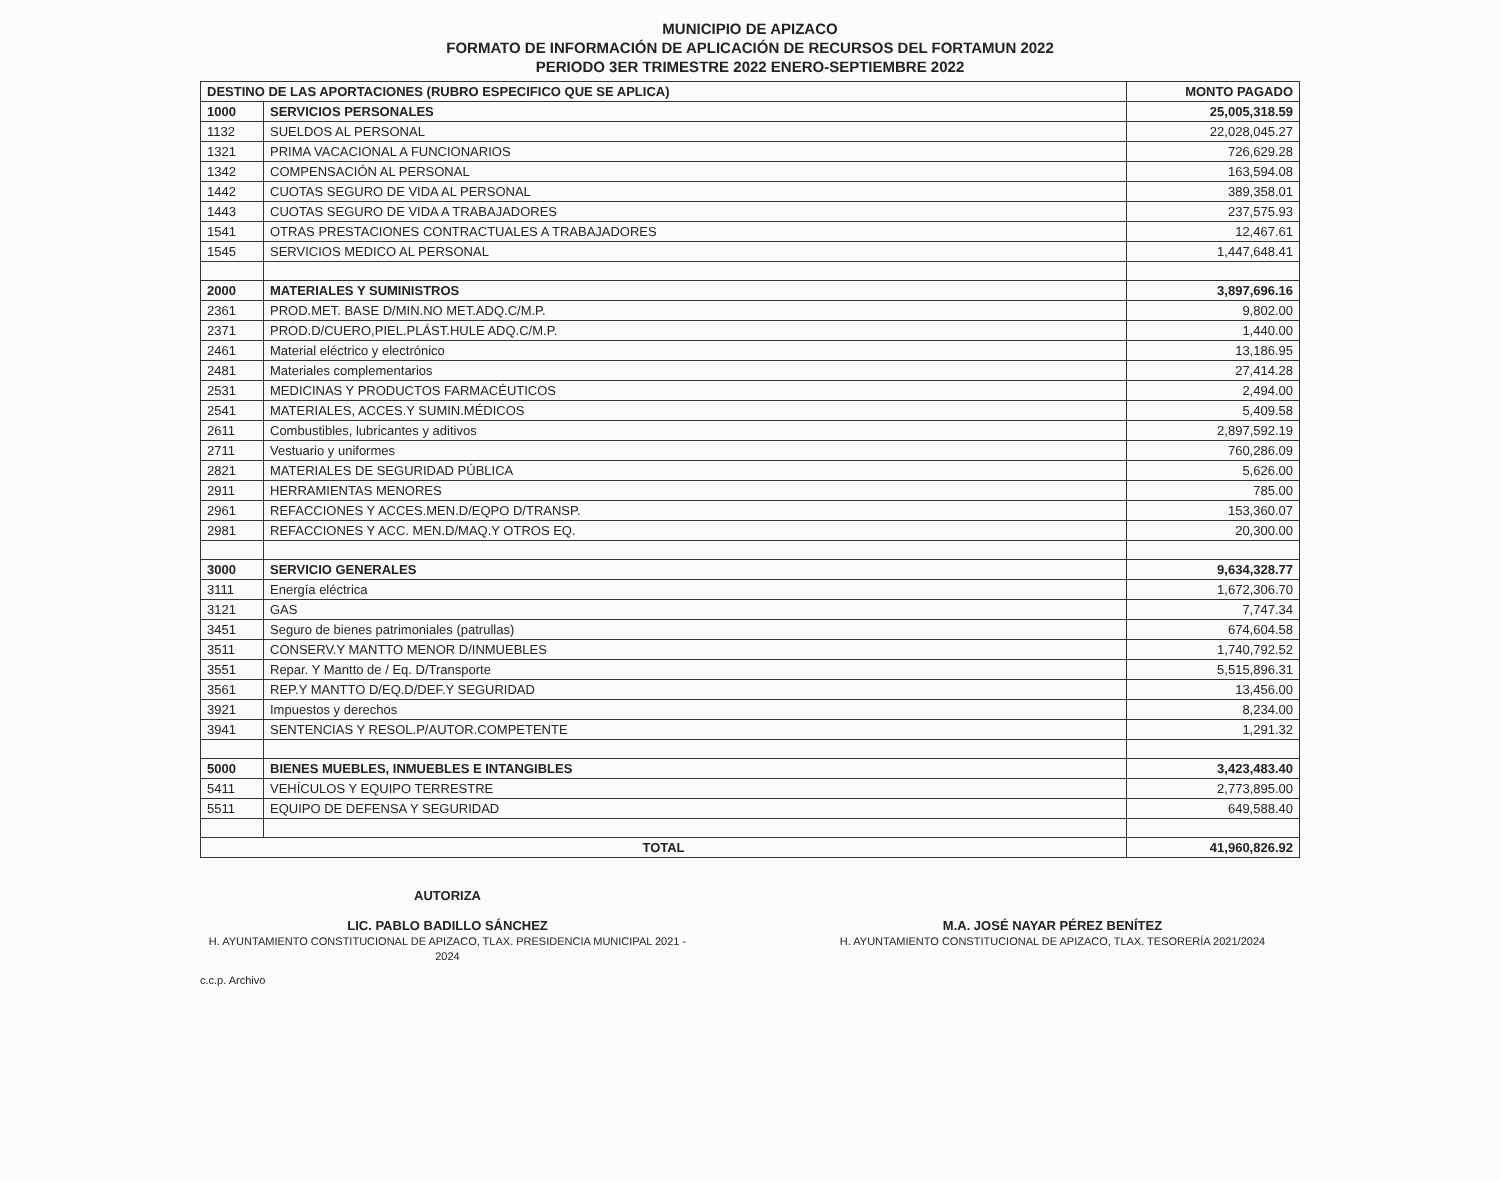MUNICIPIO DE APIZACO
FORMATO DE INFORMACIÓN DE APLICACIÓN DE RECURSOS DEL FORTAMUN 2022
PERIODO 3ER TRIMESTRE 2022 ENERO-SEPTIEMBRE 2022
| DESTINO DE LAS APORTACIONES (RUBRO ESPECIFICO QUE SE APLICA) | | MONTO PAGADO |
| --- | --- | --- |
| 1000 | SERVICIOS PERSONALES | 25,005,318.59 |
| 1132 | SUELDOS AL PERSONAL | 22,028,045.27 |
| 1321 | PRIMA VACACIONAL A FUNCIONARIOS | 726,629.28 |
| 1342 | COMPENSACIÓN AL PERSONAL | 163,594.08 |
| 1442 | CUOTAS SEGURO DE VIDA AL PERSONAL | 389,358.01 |
| 1443 | CUOTAS SEGURO DE VIDA A TRABAJADORES | 237,575.93 |
| 1541 | OTRAS PRESTACIONES CONTRACTUALES A TRABAJADORES | 12,467.61 |
| 1545 | SERVICIOS MEDICO AL PERSONAL | 1,447,648.41 |
| 2000 | MATERIALES Y SUMINISTROS | 3,897,696.16 |
| 2361 | PROD.MET. BASE D/MIN.NO MET.ADQ.C/M.P. | 9,802.00 |
| 2371 | PROD.D/CUERO,PIEL.PLÁST.HULE ADQ.C/M.P. | 1,440.00 |
| 2461 | Material eléctrico y electrónico | 13,186.95 |
| 2481 | Materiales complementarios | 27,414.28 |
| 2531 | MEDICINAS Y PRODUCTOS FARMACÉUTICOS | 2,494.00 |
| 2541 | MATERIALES, ACCES.Y SUMIN.MÉDICOS | 5,409.58 |
| 2611 | Combustibles, lubricantes y aditivos | 2,897,592.19 |
| 2711 | Vestuario y uniformes | 760,286.09 |
| 2821 | MATERIALES DE SEGURIDAD PÚBLICA | 5,626.00 |
| 2911 | HERRAMIENTAS MENORES | 785.00 |
| 2961 | REFACCIONES Y ACCES.MEN.D/EQPO D/TRANSP. | 153,360.07 |
| 2981 | REFACCIONES Y ACC. MEN.D/MAQ.Y OTROS EQ. | 20,300.00 |
| 3000 | SERVICIO GENERALES | 9,634,328.77 |
| 3111 | Energía eléctrica | 1,672,306.70 |
| 3121 | GAS | 7,747.34 |
| 3451 | Seguro de bienes patrimoniales (patrullas) | 674,604.58 |
| 3511 | CONSERV.Y MANTTO MENOR D/INMUEBLES | 1,740,792.52 |
| 3551 | Repar. Y Mantto de / Eq. D/Transporte | 5,515,896.31 |
| 3561 | REP.Y MANTTO D/EQ.D/DEF.Y SEGURIDAD | 13,456.00 |
| 3921 | Impuestos y derechos | 8,234.00 |
| 3941 | SENTENCIAS Y RESOL.P/AUTOR.COMPETENTE | 1,291.32 |
| 5000 | BIENES MUEBLES, INMUEBLES E INTANGIBLES | 3,423,483.40 |
| 5411 | VEHÍCULOS Y EQUIPO TERRESTRE | 2,773,895.00 |
| 5511 | EQUIPO DE DEFENSA Y SEGURIDAD | 649,588.40 |
| TOTAL | | 41,960,826.92 |
AUTORIZA
LIC. PABLO BADILLO SÁNCHEZ
H. AYUNTAMIENTO CONSTITUCIONAL DE APIZACO, TLAX. PRESIDENCIA MUNICIPAL 2021 - 2024
M.A. JOSÉ NAYAR PÉREZ BENÍTEZ
H. AYUNTAMIENTO CONSTITUCIONAL DE APIZACO, TLAX. TESORERÍA 2021/2024
c.c.p. Archivo